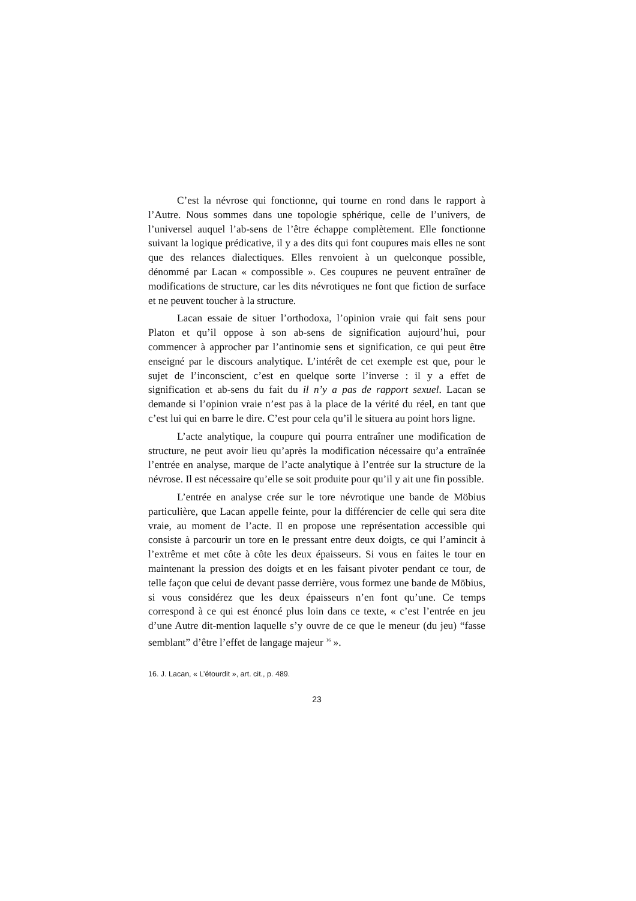C’est la névrose qui fonctionne, qui tourne en rond dans le rapport à l’Autre. Nous sommes dans une topologie sphérique, celle de l’univers, de l’universel auquel l’ab-sens de l’être échappe complètement. Elle fonctionne suivant la logique prédicative, il y a des dits qui font coupures mais elles ne sont que des relances dialectiques. Elles renvoient à un quelconque possible, dénommé par Lacan « compossible ». Ces coupures ne peuvent entraîner de modifications de structure, car les dits névrotiques ne font que fiction de surface et ne peuvent toucher à la structure.
Lacan essaie de situer l’orthodoxa, l’opinion vraie qui fait sens pour Platon et qu’il oppose à son ab-sens de signification aujourd’hui, pour commencer à approcher par l’antinomie sens et signification, ce qui peut être enseigné par le discours analytique. L’intérêt de cet exemple est que, pour le sujet de l’inconscient, c’est en quelque sorte l’inverse : il y a effet de signification et ab-sens du fait du il n’y a pas de rapport sexuel. Lacan se demande si l’opinion vraie n’est pas à la place de la vérité du réel, en tant que c’est lui qui en barre le dire. C’est pour cela qu’il le situera au point hors ligne.
L’acte analytique, la coupure qui pourra entraîner une modification de structure, ne peut avoir lieu qu’après la modification nécessaire qu’a entraînée l’entrée en analyse, marque de l’acte analytique à l’entrée sur la structure de la névrose. Il est nécessaire qu’elle se soit produite pour qu’il y ait une fin possible.
L’entrée en analyse crée sur le tore névrotique une bande de Möbius particulière, que Lacan appelle feinte, pour la différencier de celle qui sera dite vraie, au moment de l’acte. Il en propose une représentation accessible qui consiste à parcourir un tore en le pressant entre deux doigts, ce qui l’amincit à l’extrême et met côte à côte les deux épaisseurs. Si vous en faites le tour en maintenant la pression des doigts et en les faisant pivoter pendant ce tour, de telle façon que celui de devant passe derrière, vous formez une bande de Möbius, si vous considérez que les deux épaisseurs n’en font qu’une. Ce temps correspond à ce qui est énoncé plus loin dans ce texte, « c’est l’entrée en jeu d’une Autre dit-mention laquelle s’y ouvre de ce que le meneur (du jeu) “fasse semblant” d’être l’effet de langage majeur <sup>16</sup> ».
16. J. Lacan, « L’étourdit », art. cit., p. 489.
23